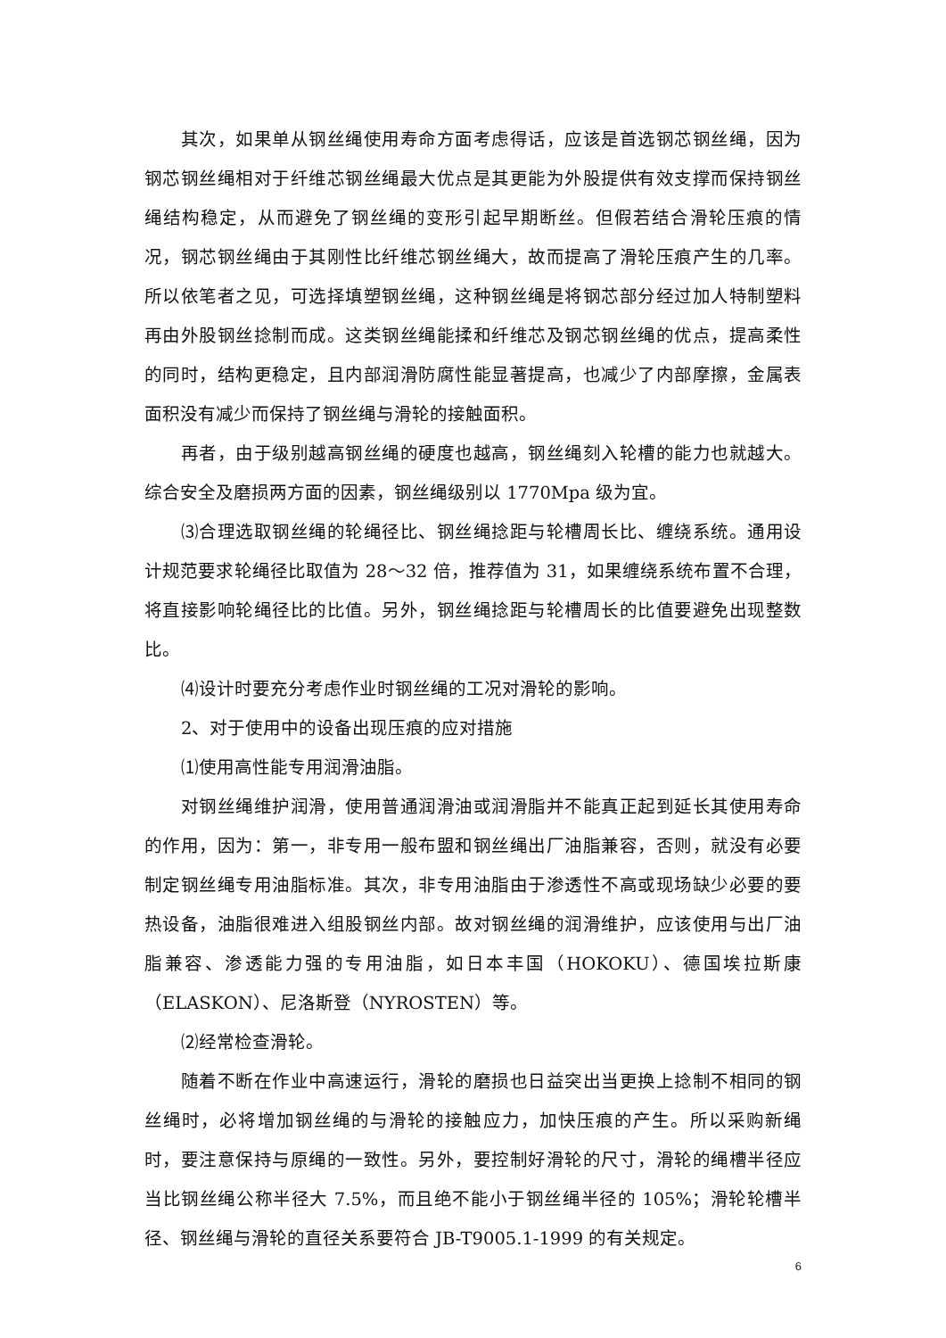其次，如果单从钢丝绳使用寿命方面考虑得话，应该是首选钢芯钢丝绳，因为钢芯钢丝绳相对于纤维芯钢丝绳最大优点是其更能为外股提供有效支撑而保持钢丝绳结构稳定，从而避免了钢丝绳的变形引起早期断丝。但假若结合滑轮压痕的情况，钢芯钢丝绳由于其刚性比纤维芯钢丝绳大，故而提高了滑轮压痕产生的几率。所以依笔者之见，可选择填塑钢丝绳，这种钢丝绳是将钢芯部分经过加人特制塑料再由外股钢丝捻制而成。这类钢丝绳能揉和纤维芯及钢芯钢丝绳的优点，提高柔性的同时，结构更稳定，且内部润滑防腐性能显著提高，也减少了内部摩擦，金属表面积没有减少而保持了钢丝绳与滑轮的接触面积。
再者，由于级别越高钢丝绳的硬度也越高，钢丝绳刻入轮槽的能力也就越大。综合安全及磨损两方面的因素，钢丝绳级别以 1770Mpa 级为宜。
⑶合理选取钢丝绳的轮绳径比、钢丝绳捻距与轮槽周长比、缠绕系统。通用设计规范要求轮绳径比取值为 28～32 倍，推荐值为 31，如果缠绕系统布置不合理，将直接影响轮绳径比的比值。另外，钢丝绳捻距与轮槽周长的比值要避免出现整数比。
⑷设计时要充分考虑作业时钢丝绳的工况对滑轮的影响。
2、对于使用中的设备出现压痕的应对措施
⑴使用高性能专用润滑油脂。
对钢丝绳维护润滑，使用普通润滑油或润滑脂并不能真正起到延长其使用寿命的作用，因为：第一，非专用一般布盟和钢丝绳出厂油脂兼容，否则，就没有必要制定钢丝绳专用油脂标准。其次，非专用油脂由于渗透性不高或现场缺少必要的要热设备，油脂很难进入组股钢丝内部。故对钢丝绳的润滑维护，应该使用与出厂油脂兼容、渗透能力强的专用油脂，如日本丰国（HOKOKU）、德国埃拉斯康（ELASKON）、尼洛斯登（NYROSTEN）等。
⑵经常检查滑轮。
随着不断在作业中高速运行，滑轮的磨损也日益突出当更换上捻制不相同的钢丝绳时，必将增加钢丝绳的与滑轮的接触应力，加快压痕的产生。所以采购新绳时，要注意保持与原绳的一致性。另外，要控制好滑轮的尺寸，滑轮的绳槽半径应当比钢丝绳公称半径大 7.5%，而且绝不能小于钢丝绳半径的 105%；滑轮轮槽半径、钢丝绳与滑轮的直径关系要符合 JB-T9005.1-1999 的有关规定。
6